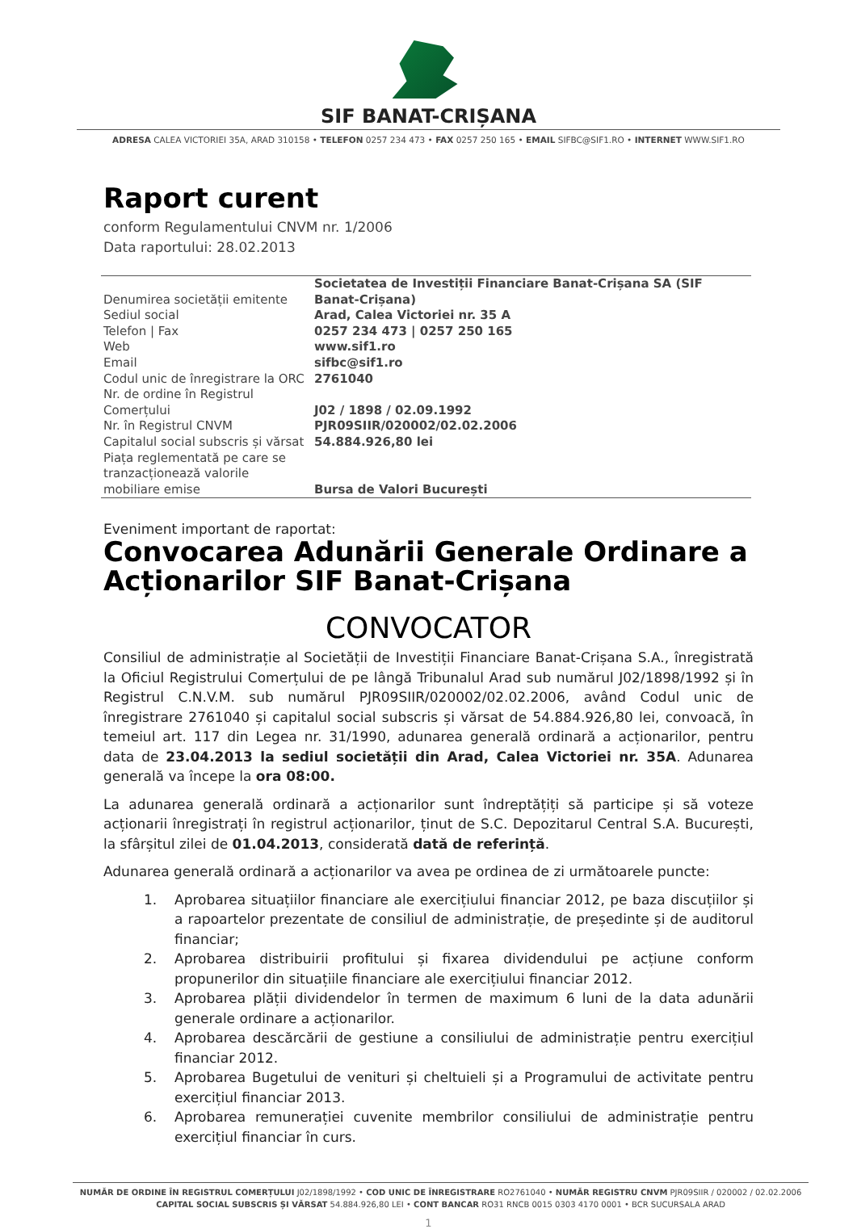SIF BANAT-CRIȘANA
ADRESA CALEA VICTORIEI 35A, ARAD 310158 • TELEFON 0257 234 473 • FAX 0257 250 165 • EMAIL SIFBC@SIF1.RO • INTERNET WWW.SIF1.RO
Raport curent
conform Regulamentului CNVM nr. 1/2006
Data raportului: 28.02.2013
| Denumirea societății emitente | Societatea de Investiții Financiare Banat-Crișana SA (SIF Banat-Crișana) |
| Sediul social | Arad, Calea Victoriei nr. 35 A |
| Telefon / Fax | 0257 234 473 / 0257 250 165 |
| Web | www.sif1.ro |
| Email | sifbc@sif1.ro |
| Codul unic de înregistrare la ORC | 2761040 |
| Nr. de ordine în Registrul Comerțului | J02 / 1898 / 02.09.1992 |
| Nr. în Registrul CNVM | PJR09SIIR/020002/02.02.2006 |
| Capitalul social subscris și vărsat | 54.884.926,80 lei |
| Piața reglementată pe care se tranzacționează valorile mobiliare emise | Bursa de Valori București |
Eveniment important de raportat:
Convocarea Adunării Generale Ordinare a Acționarilor SIF Banat-Crișana
CONVOCATOR
Consiliul de administrație al Societății de Investiții Financiare Banat-Crișana S.A., înregistrată la Oficiul Registrului Comerțului de pe lângă Tribunalul Arad sub numărul J02/1898/1992 și în Registrul C.N.V.M. sub numărul PJR09SIIR/020002/02.02.2006, având Codul unic de înregistrare 2761040 și capitalul social subscris și vărsat de 54.884.926,80 lei, convoacă, în temeiul art. 117 din Legea nr. 31/1990, adunarea generală ordinară a acționarilor, pentru data de 23.04.2013 la sediul societății din Arad, Calea Victoriei nr. 35A. Adunarea generală va începe la ora 08:00.
La adunarea generală ordinară a acționarilor sunt îndreptățiți să participe și să voteze acționarii înregistrați în registrul acționarilor, ținut de S.C. Depozitarul Central S.A. București, la sfârșitul zilei de 01.04.2013, considerată dată de referință.
Adunarea generală ordinară a acționarilor va avea pe ordinea de zi următoarele puncte:
1. Aprobarea situațiilor financiare ale exercițiului financiar 2012, pe baza discuțiilor și a rapoartelor prezentate de consiliul de administrație, de președinte și de auditorul financiar;
2. Aprobarea distribuirii profitului și fixarea dividendului pe acțiune conform propunerilor din situațiile financiare ale exercițiului financiar 2012.
3. Aprobarea plății dividendelor în termen de maximum 6 luni de la data adunării generale ordinare a acționarilor.
4. Aprobarea descărcării de gestiune a consiliului de administrație pentru exercițiul financiar 2012.
5. Aprobarea Bugetului de venituri și cheltuieli și a Programului de activitate pentru exercițiul financiar 2013.
6. Aprobarea remunerației cuvenite membrilor consiliului de administrație pentru exercițiul financiar în curs.
NUMĂR DE ORDINE ÎN REGISTRUL COMERȚULUI J02/1898/1992 • COD UNIC DE ÎNREGISTRARE RO2761040 • NUMĂR REGISTRU CNVM PJR09SIIR / 020002 / 02.02.2006
CAPITAL SOCIAL SUBSCRIS ȘI VĂRSAT 54.884.926,80 LEI • CONT BANCAR RO31 RNCB 0015 0303 4170 0001 • BCR SUCURSALA ARAD
1